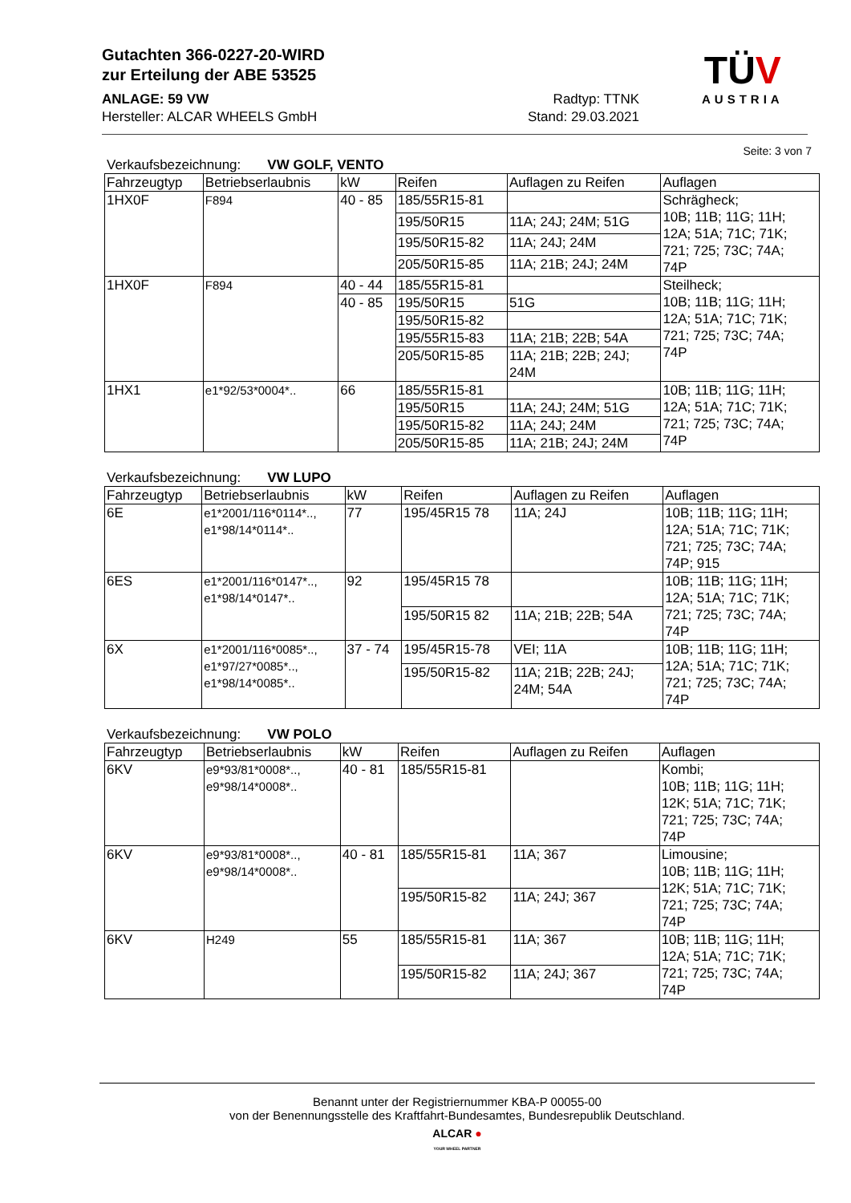Gutachten 366-0227-20-WIRD
zur Erteilung der ABE 53525
ANLAGE: 59 VW Radtyp: TTNK
Hersteller: ALCAR WHEELS GmbH Stand: 29.03.2021
TÜV
AUSTRIA
Seite: 3 von 7
Verkaufsbezeichnung: VW GOLF, VENTO
| Fahrzeugtyp | Betriebserlaubnis | kW | Reifen | Auflagen zu Reifen | Auflagen |
| --- | --- | --- | --- | --- | --- |
| 1HX0F | F894 | 40 - 85 | 185/55R15-81 | | Schrägheck; 10B; 11B; 11G; 11H; 12A; 51A; 71C; 71K; 721; 725; 73C; 74A; 74P |
| | | | 195/50R15 | 11A; 24J; 24M; 51G | |
| | | | 195/50R15-82 | 11A; 24J; 24M | |
| | | | 205/50R15-85 | 11A; 21B; 24J; 24M | |
| 1HX0F | F894 | 40 - 44 | 185/55R15-81 | | Steilheck; 10B; 11B; 11G; 11H; 12A; 51A; 71C; 71K; 721; 725; 73C; 74A; 74P |
| | | 40 - 85 | 195/50R15 | 51G | |
| | | | 195/50R15-82 | | |
| | | | 195/55R15-83 | 11A; 21B; 22B; 54A | |
| | | | 205/50R15-85 | 11A; 21B; 22B; 24J; 24M | |
| 1HX1 | e1*92/53*0004*.. | 66 | 185/55R15-81 | | 10B; 11B; 11G; 11H; 12A; 51A; 71C; 71K; 721; 725; 73C; 74A; 74P |
| | | | 195/50R15 | 11A; 24J; 24M; 51G | |
| | | | 195/50R15-82 | 11A; 24J; 24M | |
| | | | 205/50R15-85 | 11A; 21B; 24J; 24M | |
Verkaufsbezeichnung: VW LUPO
| Fahrzeugtyp | Betriebserlaubnis | kW | Reifen | Auflagen zu Reifen | Auflagen |
| --- | --- | --- | --- | --- | --- |
| 6E | e1*2001/116*0114*.., e1*98/14*0114*.. | 77 | 195/45R15 78 | 11A; 24J | 10B; 11B; 11G; 11H; 12A; 51A; 71C; 71K; 721; 725; 73C; 74A; 74P; 915 |
| 6ES | e1*2001/116*0147*.., e1*98/14*0147*.. | 92 | 195/45R15 78 | | 10B; 11B; 11G; 11H; 12A; 51A; 71C; 71K; 721; 725; 73C; 74A; 74P |
| | | | 195/50R15 82 | 11A; 21B; 22B; 54A | |
| 6X | e1*2001/116*0085*.., e1*97/27*0085*.., e1*98/14*0085*.. | 37 - 74 | 195/45R15-78 | VEI; 11A | 10B; 11B; 11G; 11H; 12A; 51A; 71C; 71K; 721; 725; 73C; 74A; 74P |
| | | | 195/50R15-82 | 11A; 21B; 22B; 24J; 24M; 54A | |
Verkaufsbezeichnung: VW POLO
| Fahrzeugtyp | Betriebserlaubnis | kW | Reifen | Auflagen zu Reifen | Auflagen |
| --- | --- | --- | --- | --- | --- |
| 6KV | e9*93/81*0008*.., e9*98/14*0008*.. | 40 - 81 | 185/55R15-81 | | Kombi; 10B; 11B; 11G; 11H; 12K; 51A; 71C; 71K; 721; 725; 73C; 74A; 74P |
| 6KV | e9*93/81*0008*.., e9*98/14*0008*.. | 40 - 81 | 185/55R15-81 | 11A; 367 | Limousine; 10B; 11B; 11G; 11H; 12K; 51A; 71C; 71K; 721; 725; 73C; 74A; 74P |
| | | | 195/50R15-82 | 11A; 24J; 367 | |
| 6KV | H249 | 55 | 185/55R15-81 | 11A; 367 | 10B; 11B; 11G; 11H; 12A; 51A; 71C; 71K; 721; 725; 73C; 74A; 74P |
| | | | 195/50R15-82 | 11A; 24J; 367 | |
Benannt unter der Registriernummer KBA-P 00055-00
von der Benennungsstelle des Kraftfahrt-Bundesamtes, Bundesrepublik Deutschland.
ALCAR ●
YOUR WHEEL PARTNER